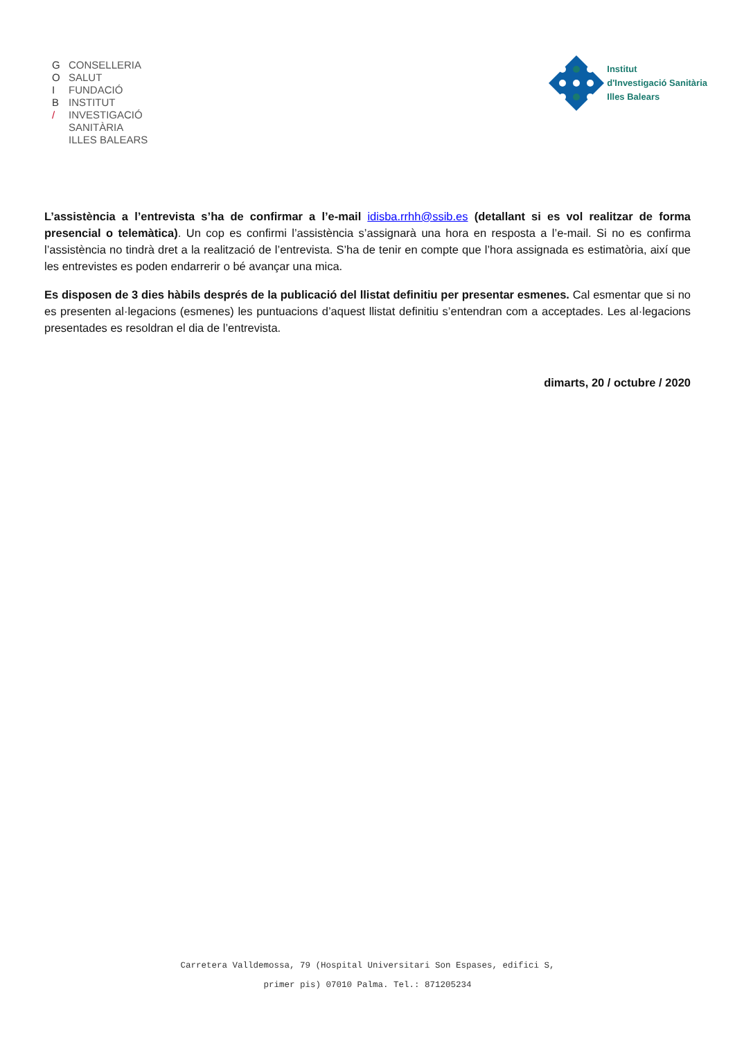G
O
I
B
/
CONSELLERIA
SALUT
FUNDACIÓ
INSTITUT
INVESTIGACIÓ
SANITÀRIA
ILLES BALEARS
Institut
d'Investigació Sanitària
Illes Balears
L’assistència a l’entrevista s’ha de confirmar a l’e-mail idisba.rrhh@ssib.es (detallant si es vol realitzar de forma presencial o telemàtica). Un cop es confirmi l’assistència s’assignarà una hora en resposta a l’e-mail. Si no es confirma l’assistència no tindrà dret a la realització de l’entrevista. S’ha de tenir en compte que l’hora assignada es estimatòria, així que les entrevistes es poden endarrerir o bé avançar una mica.
Es disposen de 3 dies hàbils després de la publicació del llistat definitiu per presentar esmenes. Cal esmentar que si no es presenten al·legacions (esmenes) les puntuacions d’aquest llistat definitiu s’entendran com a acceptades. Les al·legacions presentades es resoldran el dia de l’entrevista.
dimarts, 20 / octubre / 2020
Carretera Valldemossa, 79 (Hospital Universitari Son Espases, edifici S,
primer pis) 07010 Palma. Tel.: 871205234